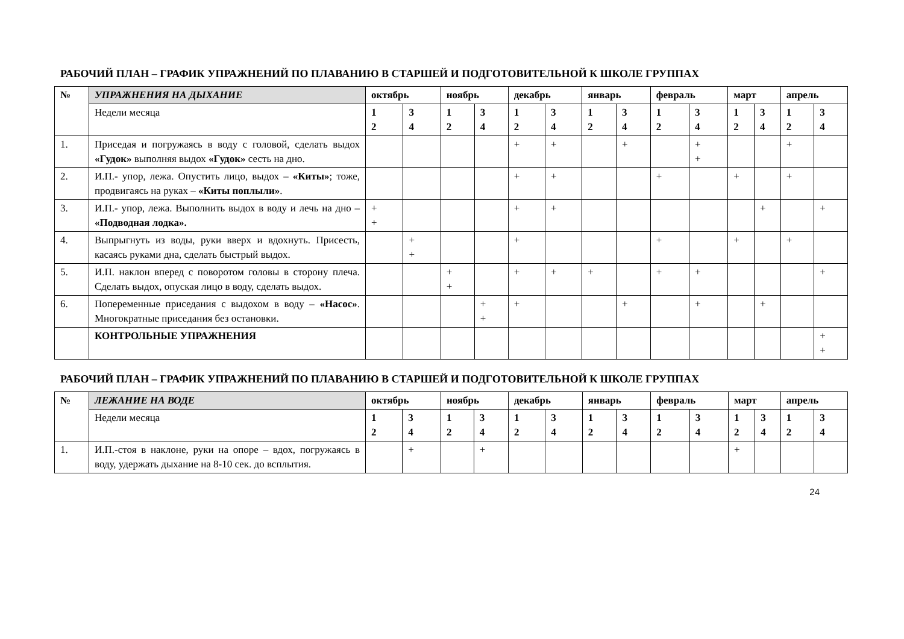РАБОЧИЙ ПЛАН – ГРАФИК УПРАЖНЕНИЙ ПО ПЛАВАНИЮ В СТАРШЕЙ И ПОДГОТОВИТЕЛЬНОЙ К ШКОЛЕ ГРУППАХ
| № | УПРАЖНЕНИЯ НА ДЫХАНИЕ | октябрь | | ноябрь | | декабрь | | январь | | февраль | | март | | апрель | |
| --- | --- | --- | --- | --- | --- | --- | --- | --- | --- | --- | --- | --- | --- | --- | --- |
| | Недели месяца | 1 2 | 3 4 | 1 2 | 3 4 | 1 2 | 3 4 | 1 2 | 3 4 | 1 2 | 3 4 | 1 2 | 3 4 | 1 2 | 3 4 |
| 1. | Приседая и погружаясь в воду с головой, сделать выдох «Гудок» выполняя выдох «Гудок» сесть на дно. | | | | | + | + | | + | | + + | | | + | |
| 2. | И.П.- упор, лежа. Опустить лицо, выдох – «Киты» ; тоже, продвигаясь на руках – «Киты поплыли» . | | | | | + | + | | | + | | + | | + | |
| 3. | И.П.- упор, лежа. Выполнить выдох в воду и лечь на дно – «Подводная лодка». | + + | | | | + | + | | | | | | + | | + |
| 4. | Выпрыгнуть из воды, руки вверх и вдохнуть. Присесть, касаясь руками дна, сделать быстрый выдох. | | + + | | | + | | | | + | | + | | + | |
| 5. | И.П. наклон вперед с поворотом головы в сторону плеча. Сделать выдох, опуская лицо в воду, сделать выдох. | | | + + | | + | + | + | | + | + | | | | + |
| 6. | Попеременные приседания с выдохом в воду – «Насос» . Многократные приседания без остановки. | | | | + + | + | | | + | | + | | + | | |
| | КОНТРОЛЬНЫЕ УПРАЖНЕНИЯ | | | | | | | | | | | | | | + + |
РАБОЧИЙ ПЛАН – ГРАФИК УПРАЖНЕНИЙ ПО ПЛАВАНИЮ В СТАРШЕЙ И ПОДГОТОВИТЕЛЬНОЙ К ШКОЛЕ ГРУППАХ
| № | ЛЕЖАНИЕ НА ВОДЕ | октябрь | | ноябрь | | декабрь | | январь | | февраль | | март | | апрель | |
| --- | --- | --- | --- | --- | --- | --- | --- | --- | --- | --- | --- | --- | --- | --- | --- |
| | Недели месяца | 1 2 | 3 4 | 1 2 | 3 4 | 1 2 | 3 4 | 1 2 | 3 4 | 1 2 | 3 4 | 1 2 | 3 4 | 1 2 | 3 4 |
| 1. | И.П.-стоя в наклоне, руки на опоре – вдох, погружаясь в воду, удержать дыхание на 8-10 сек. до всплытия. | | + | | + | | | | | | | + | | | |
24